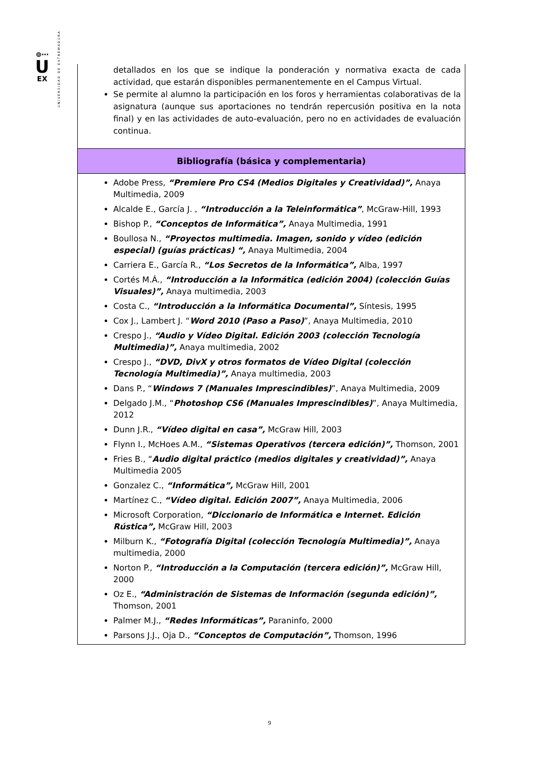⊚⋯
U
EX
UNIVERSIDAD DE EXTREMADURA
| detallados en los que se indique la ponderación y normativa exacta de cada actividad, que estarán disponibles permanentemente en el Campus Virtual. Se permite al alumno la participación en los foros y herramientas colaborativas de la asignatura (aunque sus aportaciones no tendrán repercusión positiva en la nota final) y en las actividades de auto-evaluación, pero no en actividades de evaluación continua. |
| Bibliografía (básica y complementaria) |
| Adobe Press, “Premiere Pro CS4 (Medios Digitales y Creatividad)”, Anaya Multimedia, 2009 Alcalde E., García J. , “Introducción a la Teleinformática” , McGraw-Hill, 1993 Bishop P., “Conceptos de Informática”, Anaya Multimedia, 1991 Boullosa N., “Proyectos multimedia. Imagen, sonido y vídeo (edición especial) (guías prácticas) “, Anaya Multimedia, 2004 Carriera E., García R., “Los Secretos de la Informática”, Alba, 1997 Cortés M.Á., “Introducción a la Informática (edición 2004) (colección Guías Visuales)”, Anaya multimedia, 2003 Costa C., “Introducción a la Informática Documental”, Síntesis, 1995 Cox J., Lambert J. “ Word 2010 (Paso a Paso) ”, Anaya Multimedia, 2010 Crespo J., “Audio y Vídeo Digital. Edición 2003 (colección Tecnología Multimedia)”, Anaya multimedia, 2002 Crespo J., “DVD, DivX y otros formatos de Vídeo Digital (colección Tecnología Multimedia)”, Anaya multimedia, 2003 Dans P., “ Windows 7 (Manuales Imprescindibles) ”, Anaya Multimedia, 2009 Delgado J.M., “ Photoshop CS6 (Manuales Imprescindibles) ”, Anaya Multimedia, 2012 Dunn J.R., “Vídeo digital en casa”, McGraw Hill, 2003 Flynn I., McHoes A.M., “Sistemas Operativos (tercera edición)”, Thomson, 2001 Fries B., “ Audio digital práctico (medios digitales y creatividad)”, Anaya Multimedia 2005 Gonzalez C., “Informática”, McGraw Hill, 2001 Martínez C., “Vídeo digital. Edición 2007”, Anaya Multimedia, 2006 Microsoft Corporation, “Diccionario de Informática e Internet. Edición Rústica”, McGraw Hill, 2003 Milburn K., “Fotografía Digital (colección Tecnología Multimedia)”, Anaya multimedia, 2000 Norton P., “Introducción a la Computación (tercera edición)”, McGraw Hill, 2000 Oz E., “Administración de Sistemas de Información (segunda edición)”, Thomson, 2001 Palmer M.J., “Redes Informáticas”, Paraninfo, 2000 Parsons J.J., Oja D., “Conceptos de Computación”, Thomson, 1996 |
9